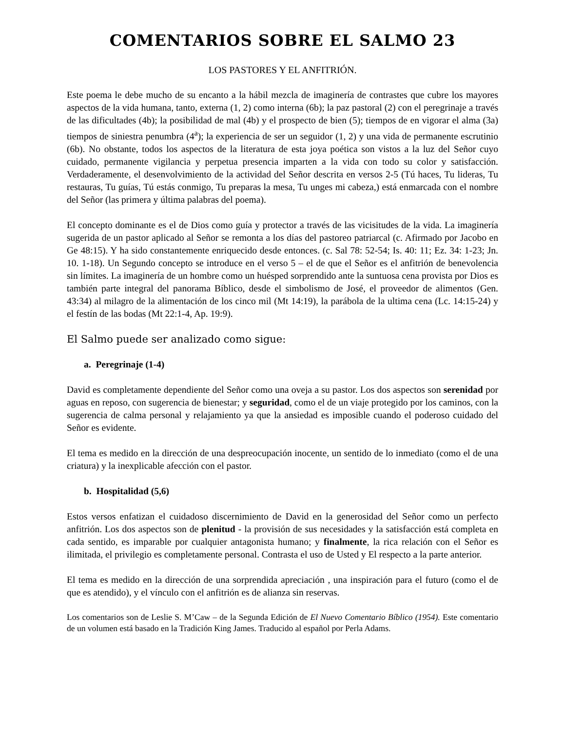COMENTARIOS SOBRE EL SALMO 23
LOS PASTORES Y EL ANFITRIÓN.
Este poema le debe mucho de su encanto a la hábil mezcla de imaginería de contrastes que cubre los mayores aspectos de la vida humana, tanto, externa (1, 2) como interna (6b); la paz pastoral (2) con el peregrinaje a través de las dificultades (4b); la posibilidad de mal (4b) y el prospecto de bien (5); tiempos de en vigorar el alma (3a) tiempos de siniestra penumbra (4<sup>a</sup>); la experiencia de ser un seguidor (1, 2) y una vida de permanente escrutinio (6b). No obstante, todos los aspectos de la literatura de esta joya poética son vistos a la luz del Señor cuyo cuidado, permanente vigilancia y perpetua presencia imparten a la vida con todo su color y satisfacción. Verdaderamente, el desenvolvimiento de la actividad del Señor descrita en versos 2-5 (Tú haces, Tu lideras, Tu restauras, Tu guías, Tú estás conmigo, Tu preparas la mesa, Tu unges mi cabeza,) está enmarcada con el nombre del Señor (las primera y última palabras del poema).
El concepto dominante es el de Dios como guía y protector a través de las vicisitudes de la vida. La imaginería sugerida de un pastor aplicado al Señor se remonta a los días del pastoreo patriarcal (c. Afirmado por Jacobo en Ge 48:15). Y ha sido constantemente enriquecido desde entonces. (c. Sal 78: 52-54; Is. 40: 11; Ez. 34: 1-23; Jn. 10. 1-18). Un Segundo concepto se introduce en el verso 5 – el de que el Señor es el anfitrión de benevolencia sin límites. La imaginería de un hombre como un huésped sorprendido ante la suntuosa cena provista por Dios es también parte integral del panorama Bíblico, desde el simbolismo de José, el proveedor de alimentos (Gen. 43:34) al milagro de la alimentación de los cinco mil (Mt 14:19), la parábola de la ultima cena (Lc. 14:15-24) y el festín de las bodas (Mt 22:1-4, Ap. 19:9).
El Salmo puede ser analizado como sigue:
a. Peregrinaje (1-4)
David es completamente dependiente del Señor como una oveja a su pastor. Los dos aspectos son serenidad por aguas en reposo, con sugerencia de bienestar; y seguridad, como el de un viaje protegido por los caminos, con la sugerencia de calma personal y relajamiento ya que la ansiedad es imposible cuando el poderoso cuidado del Señor es evidente.
El tema es medido en la dirección de una despreocupación inocente, un sentido de lo inmediato (como el de una criatura) y la inexplicable afección con el pastor.
b. Hospitalidad (5,6)
Estos versos enfatizan el cuidadoso discernimiento de David en la generosidad del Señor como un perfecto anfitrión. Los dos aspectos son de plenitud - la provisión de sus necesidades y la satisfacción está completa en cada sentido, es imparable por cualquier antagonista humano; y finalmente, la rica relación con el Señor es ilimitada, el privilegio es completamente personal. Contrasta el uso de Usted y El respecto a la parte anterior.
El tema es medido en la dirección de una sorprendida apreciación , una inspiración para el futuro (como el de que es atendido), y el vínculo con el anfitrión es de alianza sin reservas.
Los comentarios son de Leslie S. M’Caw – de la Segunda Edición de El Nuevo Comentario Bíblico (1954). Este comentario de un volumen está basado en la Tradición King James. Traducido al español por Perla Adams.